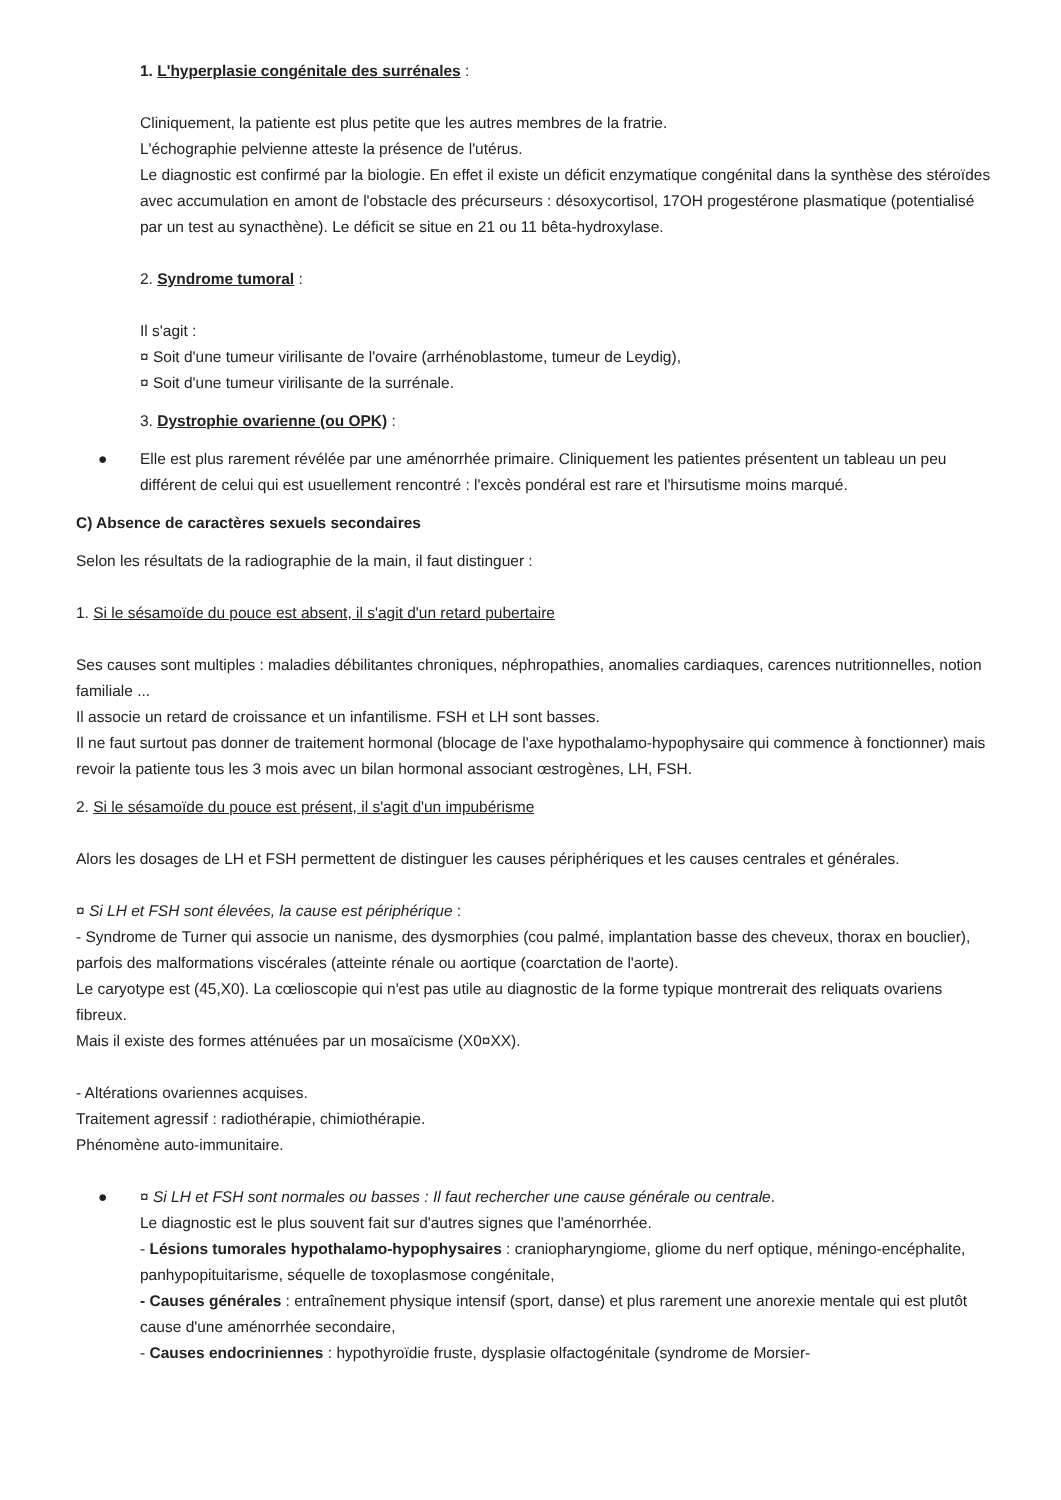1. L'hyperplasie congénitale des surrénales :
Cliniquement, la patiente est plus petite que les autres membres de la fratrie.
L'échographie pelvienne atteste la présence de l'utérus.
Le diagnostic est confirmé par la biologie. En effet il existe un déficit enzymatique congénital dans la synthèse des stéroïdes avec accumulation en amont de l'obstacle des précurseurs : désoxycortisol, 17OH progestérone plasmatique (potentialisé par un test au synacthène). Le déficit se situe en 21 ou 11 bêta-hydroxylase.
2. Syndrome tumoral :
Il s'agit :
¤ Soit d'une tumeur virilisante de l'ovaire (arrhénoblastome, tumeur de Leydig),
¤ Soit d'une tumeur virilisante de la surrénale.
3. Dystrophie ovarienne (ou OPK) :
● Elle est plus rarement révélée par une aménorrhée primaire. Cliniquement les patientes présentent un tableau un peu différent de celui qui est usuellement rencontré : l'excès pondéral est rare et l'hirsutisme moins marqué.
C) Absence de caractères sexuels secondaires
Selon les résultats de la radiographie de la main, il faut distinguer :
1. Si le sésamoïde du pouce est absent, il s'agit d'un retard pubertaire
Ses causes sont multiples : maladies débilitantes chroniques, néphropathies, anomalies cardiaques, carences nutritionnelles, notion familiale ...
Il associe un retard de croissance et un infantilisme. FSH et LH sont basses.
Il ne faut surtout pas donner de traitement hormonal (blocage de l'axe hypothalamo-hypophysaire qui commence à fonctionner) mais revoir la patiente tous les 3 mois avec un bilan hormonal associant œstrogènes, LH, FSH.
2. Si le sésamoïde du pouce est présent, il s'agit d'un impubérisme
Alors les dosages de LH et FSH permettent de distinguer les causes périphériques et les causes centrales et générales.
¤ Si LH et FSH sont élevées, la cause est périphérique :
- Syndrome de Turner qui associe un nanisme, des dysmorphies (cou palmé, implantation basse des cheveux, thorax en bouclier), parfois des malformations viscérales (atteinte rénale ou aortique (coarctation de l'aorte).
Le caryotype est (45,X0). La cœlioscopie qui n'est pas utile au diagnostic de la forme typique montrerait des reliquats ovariens fibreux.
Mais il existe des formes atténuées par un mosaïcisme (X0¤XX).
- Altérations ovariennes acquises.
Traitement agressif : radiothérapie, chimiothérapie.
Phénomène auto-immunitaire.
● ¤ Si LH et FSH sont normales ou basses : Il faut rechercher une cause générale ou centrale.
Le diagnostic est le plus souvent fait sur d'autres signes que l'aménorrhée.
- Lésions tumorales hypothalamo-hypophysaires : craniopharyngiome, gliome du nerf optique, méningo-encéphalite, panhypopituitarisme, séquelle de toxoplasmose congénitale,
- Causes générales : entraînement physique intensif (sport, danse) et plus rarement une anorexie mentale qui est plutôt cause d'une aménorrhée secondaire,
- Causes endocriniennes : hypothyroïdie fruste, dysplasie olfactogénitale (syndrome de Morsier-